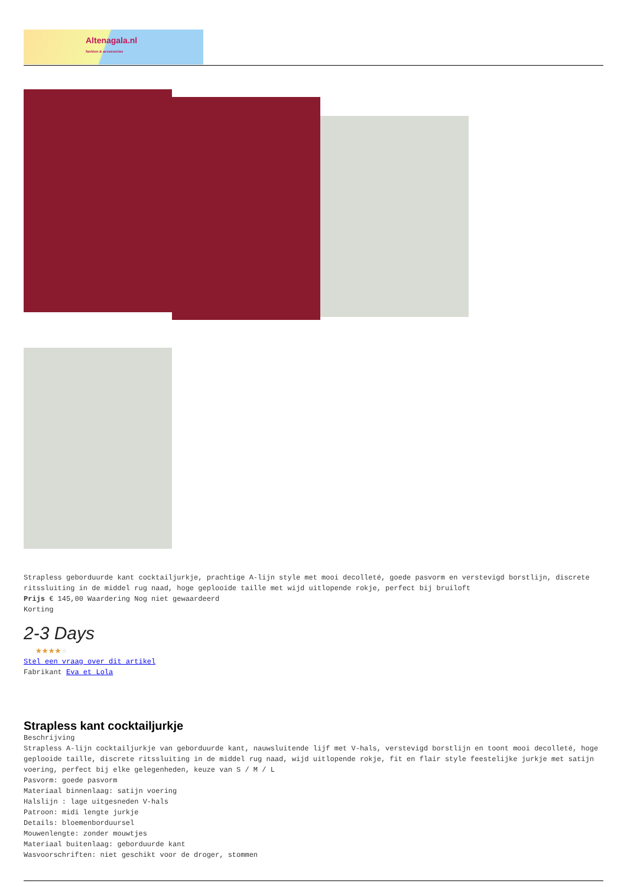Altenagala.nl
fashion & accessories
Strapless geborduurde kant cocktailjurkje, prachtige A-lijn style met mooi decolleté, goede pasvorm en verstevigd borstlijn, discrete ritssluiting in de middel rug naad, hoge geplooide taille met wijd uitlopende rokje, perfect bij bruiloft
Prijs € 145,00 Waardering Nog niet gewaardeerd
Korting
2-3 Days
★★★★★
Stel een vraag over dit artikel
Fabrikant Eva et Lola
Strapless kant cocktailjurkje
Beschrijving
Strapless A-lijn cocktailjurkje van geborduurde kant, nauwsluitende lijf met V-hals, verstevigd borstlijn en toont mooi decolleté, hoge geplooide taille, discrete ritssluiting in de middel rug naad, wijd uitlopende rokje, fit en flair style feestelijke jurkje met satijn voering, perfect bij elke gelegenheden, keuze van S / M / L
Pasvorm: goede pasvorm
Materiaal binnenlaag: satijn voering
Halslijn : lage uitgesneden V-hals
Patroon: midi lengte jurkje
Details: bloemenborduursel
Mouwenlengte: zonder mouwtjes
Materiaal buitenlaag: geborduurde kant
Wasvoorschriften: niet geschikt voor de droger, stommen